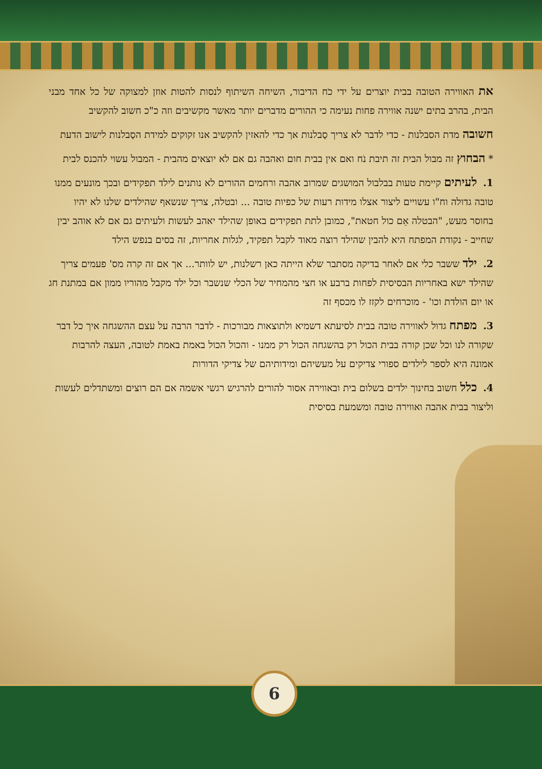את האווירה הטובה בבית יוצרים על ידי כֹח הדיבור, השיחה השיתוף לנסות להטות אוזן למצוקה של כל אחד מבני הבית, בהרב בתים ישנה אווירה פחות נעימה כי ההורים מדברים יותר מאשר מקשיבים וזה כ"כ חשוב להקשיב
חשובה מדת הסבלנות - כדי לדבר לא צריך סַבלנות אך כדי להאזין להקשיב אנו זקוקים למידת הסַבלנות לישוב הדעת
* הבחוץ זה מבול הבית זה תיבת נֹח ואם אין בבית חום ואהבה גם אם לא יוצאים מהבית - המבול עשוי להכנס לבית
1. לעיתים קיימת טעות בבלבול המושגים שמרוב אהבה ורחמים ההורים לא נותנים לילד תפקידים ובכך מונעים ממנו טובה גדולה וח"ו עשויים ליצור אצלו מידות רעות של כפיות טובה ... ובטלה, צריך שנשאף שהילדים שלנו לא יהיו בחוסר מעש, "הבטלה אֵם כול חטאת", כמובן לתת תפקידים באופן שהילד יאהב לעשות ולעיתים גם אם לא אוהב יבין שחייב - נקודת המפתח היא להבין שהילד רוצה מאוד לקבל תפקיד, לגלות אחריות, זה בסים בנפש הילד
2. ילד ששבר כלי אם לאחר בדיקה מסתבר שלא הייתה כאן רשלנות, יש לוותר... אך אם זה קרה מס' פעמים צריך שהילד ישא באחריות הבסיסית לפחות ברבע או חצי מהמחיר של הכלי שנשבר וכל ילד מקבל מהוריו ממון אם במתנת חג או יום הולדת וכו' - מוכרחים לקזז לו מכסף זה
3. מפתח גדול לאווירה טובה בבית לסיעתא דשמיא ולתוצאות מבורכות - לדבר הרבה על עצם ההשגחה איך כל דבר שקורה לנו וכל שכן קורה בבית הכול רק בהשגחה הכול רק ממנו - והכול הכול באמת באמת לטובה, העצה להרבות אמונה היא לספר לילדים ספורי צדיקים על מעשיהם ומידותיהם של צדיקי הדורות
4. כלל חשוב בחינוך ילדים בשלום בית ובאווירה אסור להורים להרגיש רגשי אשמה אם הם רוצים ומשתדלים לעשות וליצור בבית אהבה ואווירה טובה ומשמעת בסיסית
6